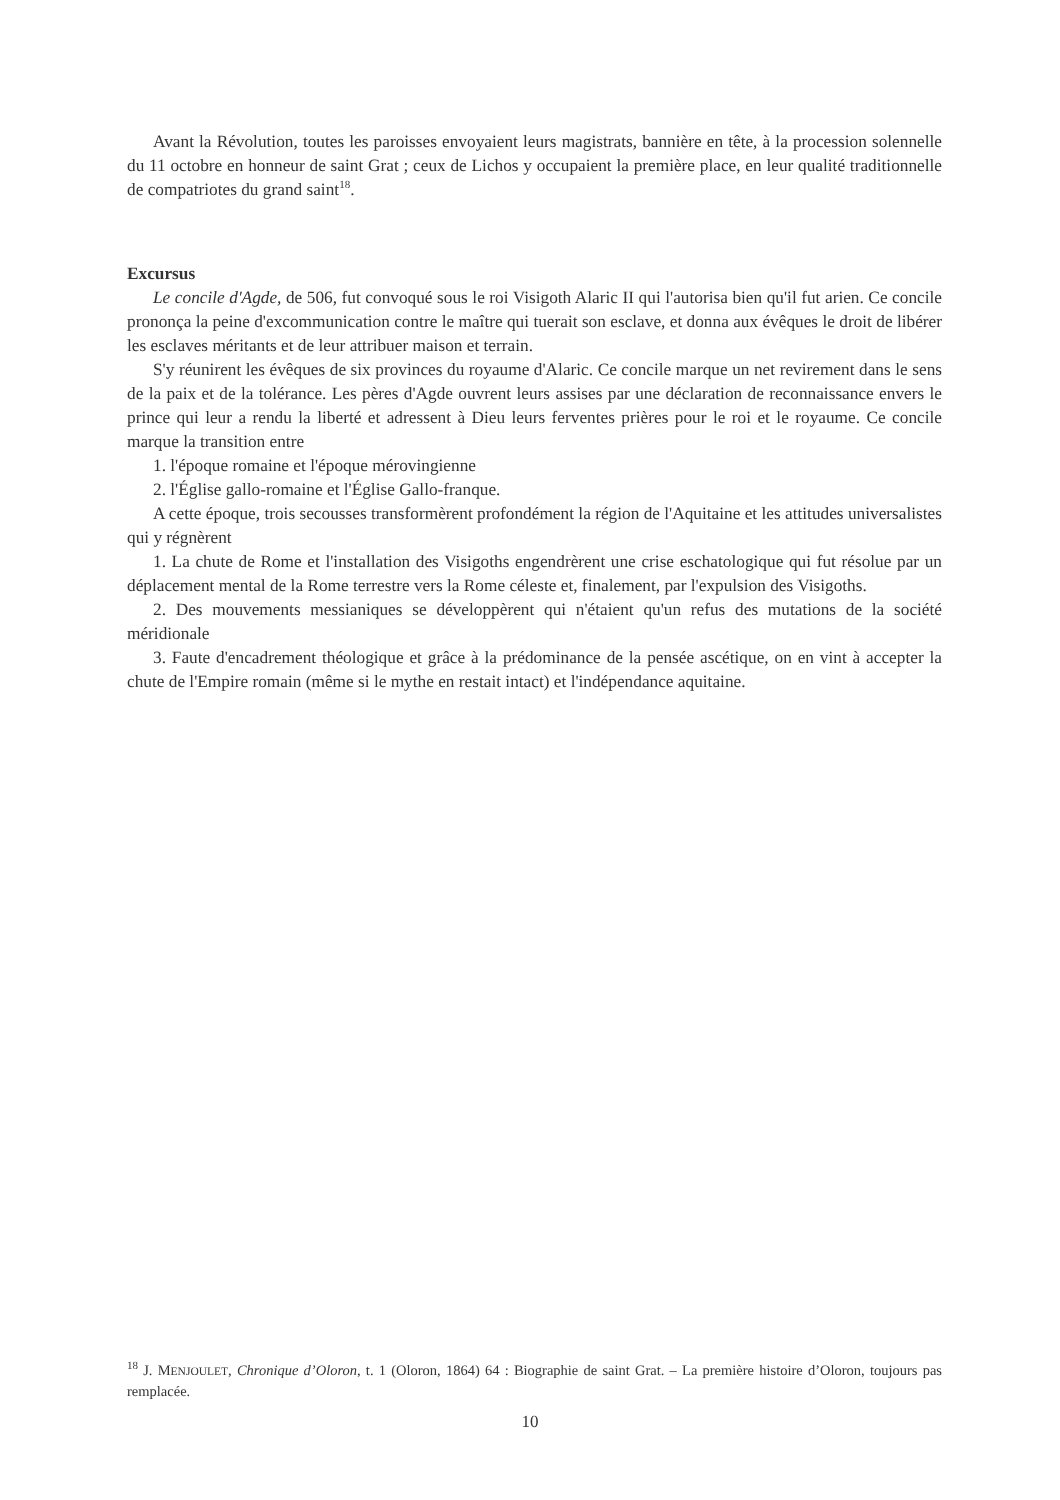Avant la Révolution, toutes les paroisses envoyaient leurs magistrats, bannière en tête, à la procession solennelle du 11 octobre en honneur de saint Grat ; ceux de Lichos y occupaient la première place, en leur qualité traditionnelle de compatriotes du grand saint<sup>18</sup>.
Excursus
Le concile d'Agde, de 506, fut convoqué sous le roi Visigoth Alaric II qui l'autorisa bien qu'il fut arien. Ce concile prononça la peine d'excommunication contre le maître qui tuerait son esclave, et donna aux évêques le droit de libérer les esclaves méritants et de leur attribuer maison et terrain.
S'y réunirent les évêques de six provinces du royaume d'Alaric. Ce concile marque un net revirement dans le sens de la paix et de la tolérance. Les pères d'Agde ouvrent leurs assises par une déclaration de reconnaissance envers le prince qui leur a rendu la liberté et adressent à Dieu leurs ferventes prières pour le roi et le royaume. Ce concile marque la transition entre
1. l'époque romaine et l'époque mérovingienne
2. l'Église gallo-romaine et l'Église Gallo-franque.
A cette époque, trois secousses transformèrent profondément la région de l'Aquitaine et les attitudes universalistes qui y régnèrent
1. La chute de Rome et l'installation des Visigoths engendrèrent une crise eschatologique qui fut résolue par un déplacement mental de la Rome terrestre vers la Rome céleste et, finalement, par l'expulsion des Visigoths.
2. Des mouvements messianiques se développèrent qui n'étaient qu'un refus des mutations de la société méridionale
3. Faute d'encadrement théologique et grâce à la prédominance de la pensée ascétique, on en vint à accepter la chute de l'Empire romain (même si le mythe en restait intact) et l'indépendance aquitaine.
<sup>18</sup> J. MENJOULET, Chronique d’Oloron, t. 1 (Oloron, 1864) 64 : Biographie de saint Grat. – La première histoire d’Oloron, toujours pas remplacée.
10